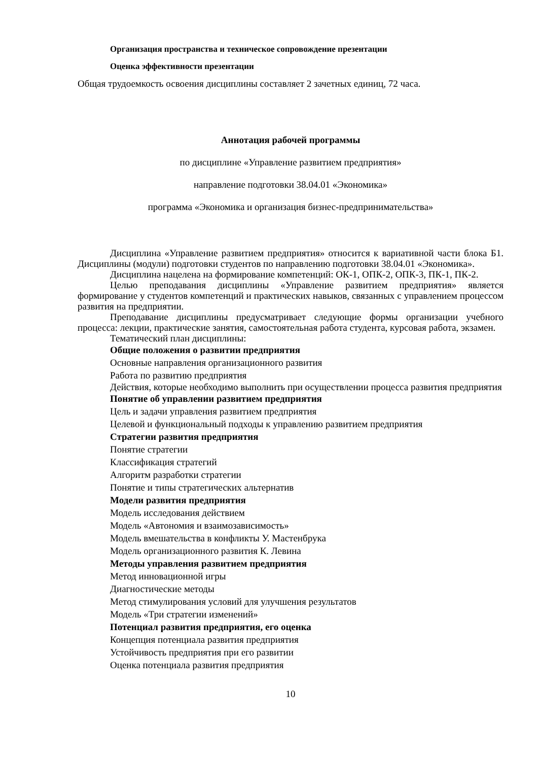Организация пространства и техническое сопровождение презентации
Оценка эффективности презентации
Общая трудоемкость освоения дисциплины составляет 2 зачетных единиц, 72 часа.
Аннотация рабочей программы
по дисциплине «Управление развитием предприятия»
направление подготовки 38.04.01 «Экономика»
программа «Экономика и организация бизнес-предпринимательства»
Дисциплина «Управление развитием предприятия» относится к вариативной части блока Б1. Дисциплины (модули) подготовки студентов по направлению подготовки 38.04.01 «Экономика».
Дисциплина нацелена на формирование компетенций: ОК-1, ОПК-2, ОПК-3, ПК-1, ПК-2.
Целью преподавания дисциплины «Управление развитием предприятия» является формирование у студентов компетенций и практических навыков, связанных с управлением процессом развития на предприятии.
Преподавание дисциплины предусматривает следующие формы организации учебного процесса: лекции, практические занятия, самостоятельная работа студента, курсовая работа, экзамен.
Тематический план дисциплины:
Общие положения о развитии предприятия
Основные направления организационного развития
Работа по развитию предприятия
Действия, которые необходимо выполнить при осуществлении процесса развития предприятия
Понятие об управлении развитием предприятия
Цель и задачи управления развитием предприятия
Целевой и функциональный подходы к управлению развитием предприятия
Стратегии развития предприятия
Понятие стратегии
Классификация стратегий
Алгоритм разработки стратегии
Понятие и типы стратегических альтернатив
Модели развития предприятия
Модель исследования действием
Модель «Автономия и взаимозависимость»
Модель вмешательства в конфликты У. Мастенбрука
Модель организационного развития К. Левина
Методы управления развитием предприятия
Метод инновационной игры
Диагностические методы
Метод стимулирования условий для улучшения результатов
Модель «Три стратегии изменений»
Потенциал развития предприятия, его оценка
Концепция потенциала развития предприятия
Устойчивость предприятия при его развитии
Оценка потенциала развития предприятия
10